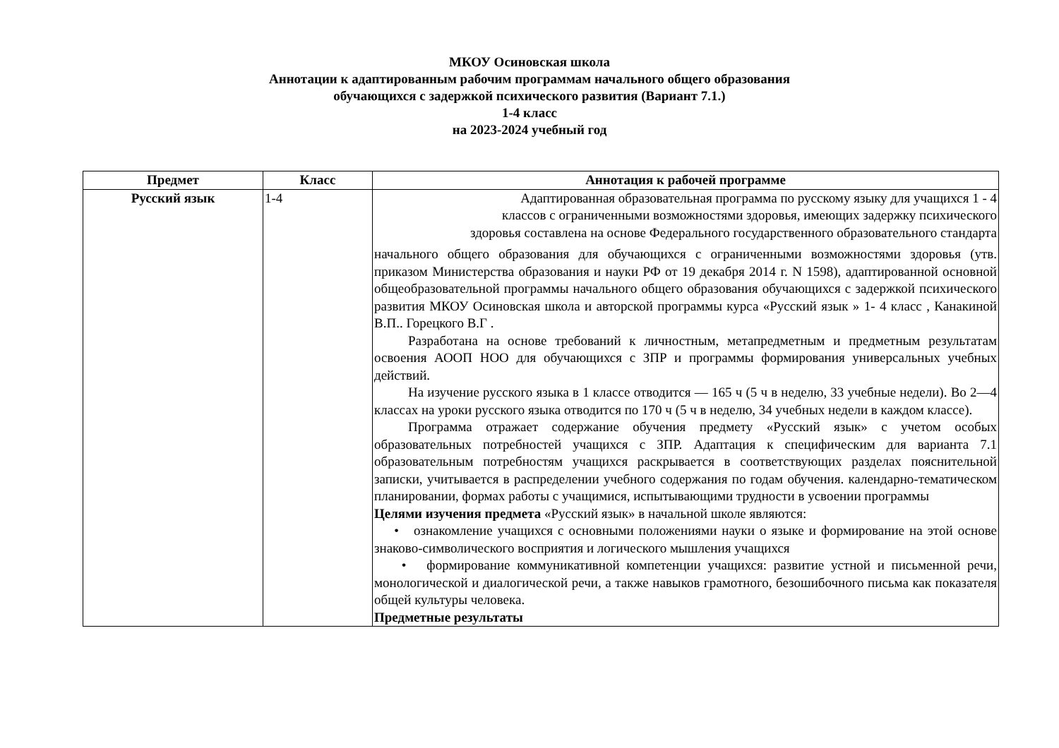МКОУ Осиновская школа
Аннотации к адаптированным рабочим программам начального общего образования
обучающихся с задержкой психического развития (Вариант 7.1.)
1-4 класс
на 2023-2024 учебный год
| Предмет | Класс | Аннотация к рабочей программе |
| --- | --- | --- |
| Русский язык | 1-4 | Адаптированная образовательная программа по русскому языку для учащихся 1 - 4 классов с ограниченными возможностями здоровья, имеющих задержку психического здоровья составлена на основе Федерального государственного образовательного стандарта начального общего образования для обучающихся с ограниченными возможностями здоровья (утв. приказом Министерства образования и науки РФ от 19 декабря 2014 г. N 1598), адаптированной основной общеобразовательной программы начального общего образования обучающихся с задержкой психического развития МКОУ Осиновская школа и авторской программы курса «Русский язык » 1- 4 класс , Канакиной В.П.. Горецкого В.Г . Разработана на основе требований к личностным, метапредметным и предметным результатам освоения АООП НОО для обучающихся с ЗПР и программы формирования универсальных учебных действий. На изучение русского языка в 1 классе отводится — 165 ч (5 ч в неделю, 33 учебные недели). Во 2—4 классах на уроки русского языка отводится по 170 ч (5 ч в неделю, 34 учебных недели в каждом классе). Программа отражает содержание обучения предмету «Русский язык» с учетом особых образовательных потребностей учащихся с ЗПР. Адаптация к специфическим для варианта 7.1 образовательным потребностям учащихся раскрывается в соответствующих разделах пояснительной записки, учитывается в распределении учебного содержания по годам обучения. календарно-тематическом планировании, формах работы с учащимися, испытывающими трудности в усвоении программы Целями изучения предмета «Русский язык» в начальной школе являются: • ознакомление учащихся с основными положениями науки о языке и формирование на этой основе знаково-символического восприятия и логического мышления учащихся • формирование коммуникативной компетенции учащихся: развитие устной и письменной речи, монологической и диалогической речи, а также навыков грамотного, безошибочного письма как показателя общей культуры человека. Предметные результаты |